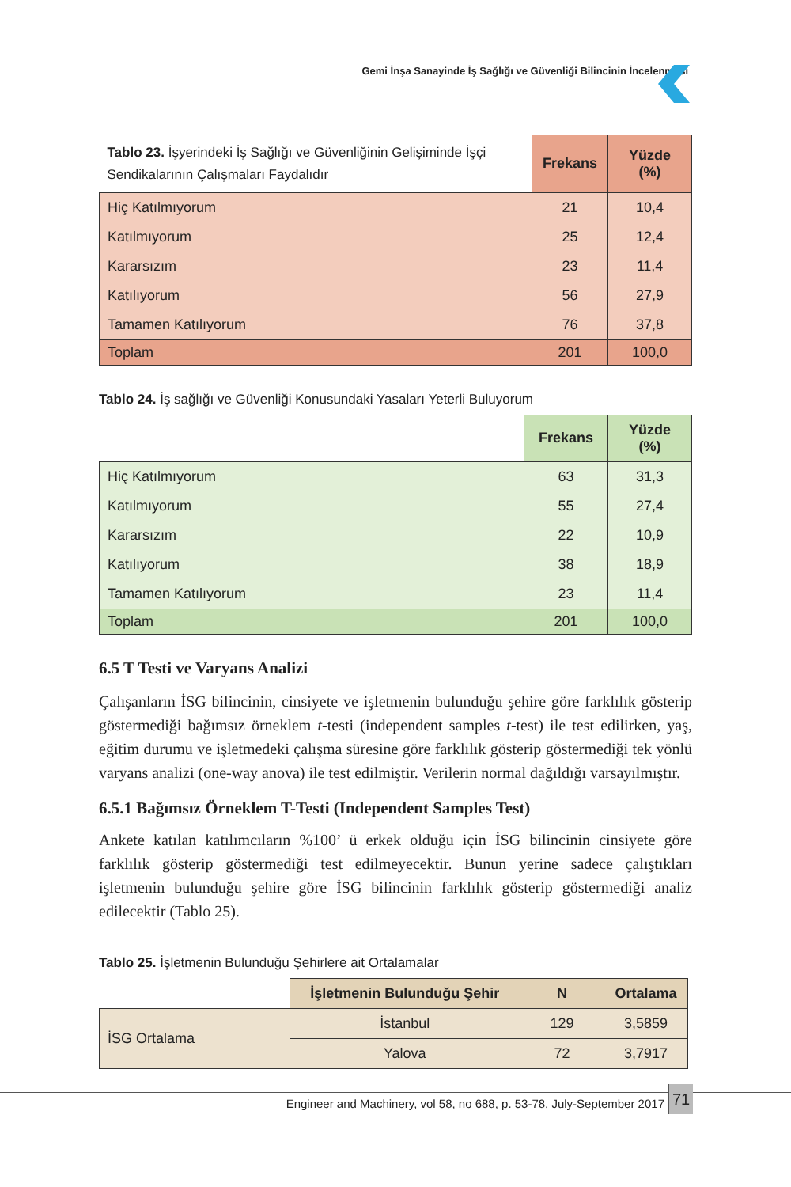Gemi İnşa Sanayinde İş Sağlığı ve Güvenliği Bilincinin İncelenmesi
| Tablo 23. İşyerindeki İş Sağlığı ve Güvenliğinin Gelişiminde İşçi Sendikalarının Çalışmaları Faydalıdır | Frekans | Yüzde (%) |
| --- | --- | --- |
| Hiç Katılmıyorum | 21 | 10,4 |
| Katılmıyorum | 25 | 12,4 |
| Kararsızım | 23 | 11,4 |
| Katılıyorum | 56 | 27,9 |
| Tamamen Katılıyorum | 76 | 37,8 |
| Toplam | 201 | 100,0 |
Tablo 24. İş sağlığı ve Güvenliği Konusundaki Yasaları Yeterli Buluyorum
| | Frekans | Yüzde (%) |
| --- | --- | --- |
| Hiç Katılmıyorum | 63 | 31,3 |
| Katılmıyorum | 55 | 27,4 |
| Kararsızım | 22 | 10,9 |
| Katılıyorum | 38 | 18,9 |
| Tamamen Katılıyorum | 23 | 11,4 |
| Toplam | 201 | 100,0 |
6.5 T Testi ve Varyans Analizi
Çalışanların İSG bilincinin, cinsiyete ve işletmenin bulunduğu şehire göre farklılık gösterip göstermediği bağımsız örneklem t-testi (independent samples t-test) ile test edilirken, yaş, eğitim durumu ve işletmedeki çalışma süresine göre farklılık gösterip göstermediği tek yönlü varyans analizi (one-way anova) ile test edilmiştir. Verilerin normal dağıldığı varsayılmıştır.
6.5.1 Bağımsız Örneklem T-Testi (Independent Samples Test)
Ankete katılan katılımcıların %100’ ü erkek olduğu için İSG bilincinin cinsiyete göre farklılık gösterip göstermediği test edilmeyecektir. Bunun yerine sadece çalıştıkları işletmenin bulunduğu şehire göre İSG bilincinin farklılık gösterip göstermediği analiz edilecektir (Tablo 25).
Tablo 25. İşletmenin Bulunduğu Şehirlere ait Ortalamalar
| | İşletmenin Bulunduğu Şehir | N | Ortalama |
| --- | --- | --- | --- |
| İSG Ortalama | İstanbul | 129 | 3,5859 |
| | Yalova | 72 | 3,7917 |
Engineer and Machinery, vol 58, no 688, p. 53-78, July-September 2017
71